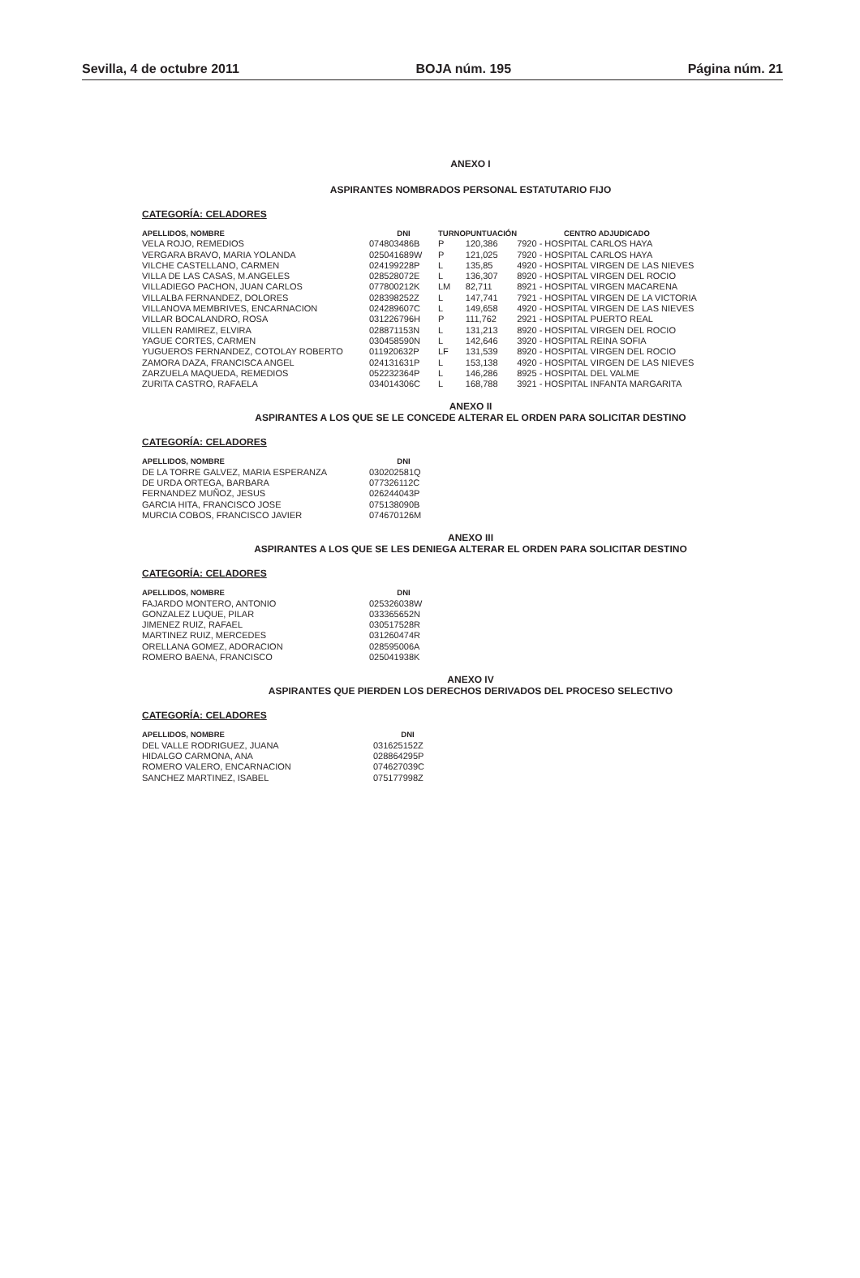Sevilla, 4 de octubre 2011 BOJA núm. 195 Página núm. 21
ANEXO I
ASPIRANTES NOMBRADOS PERSONAL ESTATUTARIO FIJO
CATEGORÍA: CELADORES
| APELLIDOS, NOMBRE | DNI | TURNO | PUNTUACIÓN | CENTRO ADJUDICADO |
| --- | --- | --- | --- | --- |
| VELA ROJO, REMEDIOS | 074803486B | P | 120,386 | 7920 - HOSPITAL CARLOS HAYA |
| VERGARA BRAVO, MARIA YOLANDA | 025041689W | P | 121,025 | 7920 - HOSPITAL CARLOS HAYA |
| VILCHE CASTELLANO, CARMEN | 024199228P | L | 135,85 | 4920 - HOSPITAL VIRGEN DE LAS NIEVES |
| VILLA DE LAS CASAS, M.ANGELES | 028528072E | L | 136,307 | 8920 - HOSPITAL VIRGEN DEL ROCIO |
| VILLADIEGO PACHON, JUAN CARLOS | 077800212K | LM | 82,711 | 8921 - HOSPITAL VIRGEN MACARENA |
| VILLALBA FERNANDEZ, DOLORES | 028398252Z | L | 147,741 | 7921 - HOSPITAL VIRGEN DE LA VICTORIA |
| VILLANOVA MEMBRIVES, ENCARNACION | 024289607C | L | 149,658 | 4920 - HOSPITAL VIRGEN DE LAS NIEVES |
| VILLAR BOCALANDRO, ROSA | 031226796H | P | 111,762 | 2921 - HOSPITAL PUERTO REAL |
| VILLEN RAMIREZ, ELVIRA | 028871153N | L | 131,213 | 8920 - HOSPITAL VIRGEN DEL ROCIO |
| YAGUE CORTES, CARMEN | 030458590N | L | 142,646 | 3920 - HOSPITAL REINA SOFIA |
| YUGUEROS FERNANDEZ, COTOLAY ROBERTO | 011920632P | LF | 131,539 | 8920 - HOSPITAL VIRGEN DEL ROCIO |
| ZAMORA DAZA, FRANCISCA ANGEL | 024131631P | L | 153,138 | 4920 - HOSPITAL VIRGEN DE LAS NIEVES |
| ZARZUELA MAQUEDA, REMEDIOS | 052232364P | L | 146,286 | 8925 - HOSPITAL DEL VALME |
| ZURITA CASTRO, RAFAELA | 034014306C | L | 168,788 | 3921 - HOSPITAL INFANTA MARGARITA |
ANEXO II
ASPIRANTES A LOS QUE SE LE CONCEDE ALTERAR EL ORDEN PARA SOLICITAR DESTINO
CATEGORÍA: CELADORES
| APELLIDOS, NOMBRE | DNI |
| --- | --- |
| DE LA TORRE GALVEZ, MARIA ESPERANZA | 030202581Q |
| DE URDA ORTEGA, BARBARA | 077326112C |
| FERNANDEZ MUÑOZ, JESUS | 026244043P |
| GARCIA HITA, FRANCISCO JOSE | 075138090B |
| MURCIA COBOS, FRANCISCO JAVIER | 074670126M |
ANEXO III
ASPIRANTES A LOS QUE SE LES DENIEGA ALTERAR EL ORDEN PARA SOLICITAR DESTINO
CATEGORÍA: CELADORES
| APELLIDOS, NOMBRE | DNI |
| --- | --- |
| FAJARDO MONTERO, ANTONIO | 025326038W |
| GONZALEZ LUQUE, PILAR | 033365652N |
| JIMENEZ RUIZ, RAFAEL | 030517528R |
| MARTINEZ RUIZ, MERCEDES | 031260474R |
| ORELLANA GOMEZ, ADORACION | 028595006A |
| ROMERO BAENA, FRANCISCO | 025041938K |
ANEXO IV
ASPIRANTES QUE PIERDEN LOS DERECHOS DERIVADOS DEL PROCESO SELECTIVO
CATEGORÍA: CELADORES
| APELLIDOS, NOMBRE | DNI |
| --- | --- |
| DEL VALLE RODRIGUEZ, JUANA | 031625152Z |
| HIDALGO CARMONA, ANA | 028864295P |
| ROMERO VALERO, ENCARNACION | 074627039C |
| SANCHEZ MARTINEZ, ISABEL | 075177998Z |